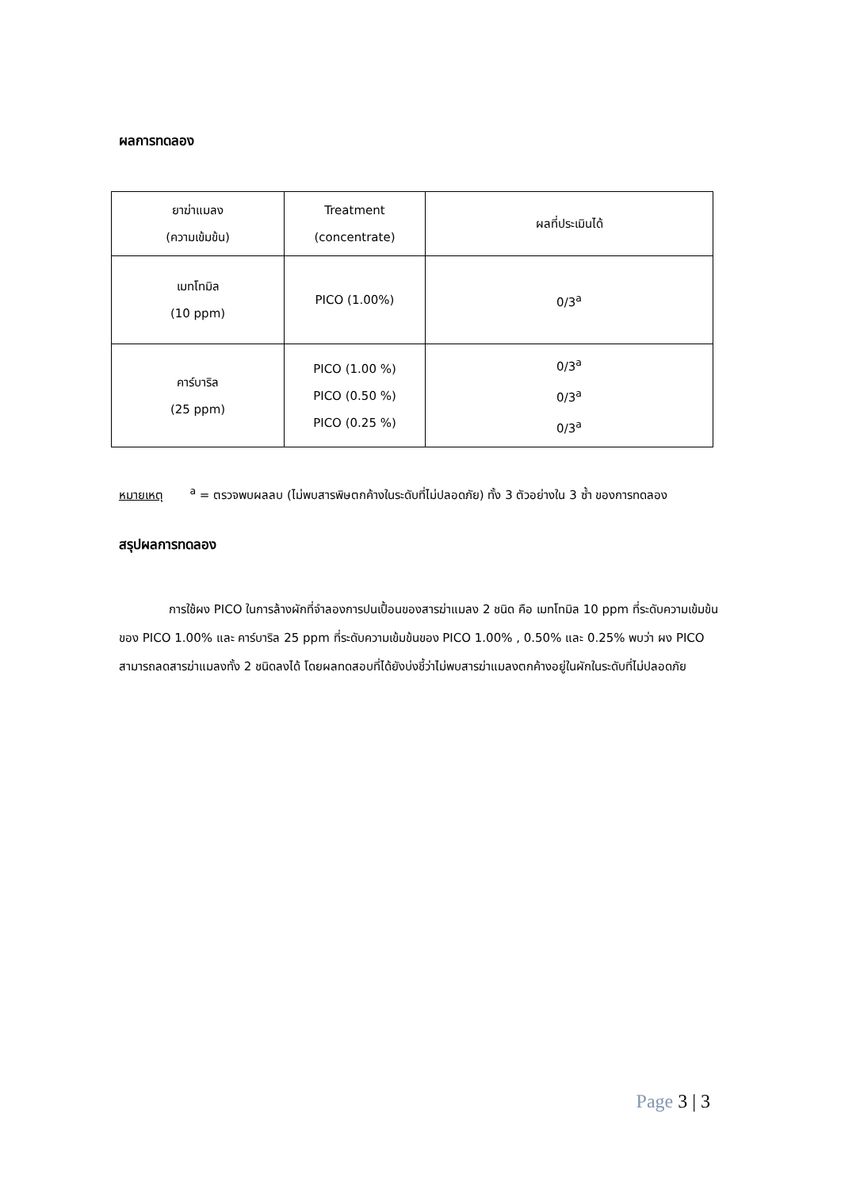ผลการทดลอง
| ยาฆ่าแมลง (ความเข้มข้น) | Treatment (concentrate) | ผลที่ประเมินได้ |
| เมทโทมิล (10 ppm) | PICO (1.00%) | 0/3<sup>a</sup> |
| คาร์บาริล (25 ppm) | PICO (1.00 %) PICO (0.50 %) PICO (0.25 %) | 0/3<sup>a</sup> 0/3<sup>a</sup> 0/3<sup>a</sup> |
หมายเหตุ <sup>a</sup> = ตรวจพบผลลบ (ไม่พบสารพิษตกค้างในระดับที่ไม่ปลอดภัย) ทั้ง 3 ตัวอย่างใน 3 ซ้ำ ของการทดลอง
สรุปผลการทดลอง
การใช้ผง PICO ในการล้างผักที่จำลองการปนเปื้อนของสารฆ่าแมลง 2 ชนิด คือ เมทโทมิล 10 ppm ที่ระดับความเข้มข้นของ PICO 1.00% และ คาร์บาริล 25 ppm ที่ระดับความเข้มข้นของ PICO 1.00% , 0.50% และ 0.25% พบว่า ผง PICO สามารถลดสารฆ่าแมลงทั้ง 2 ชนิดลงได้ โดยผลทดสอบที่ได้ยังบ่งชี้ว่าไม่พบสารฆ่าแมลงตกค้างอยู่ในผักในระดับที่ไม่ปลอดภัย
Page 3 | 3